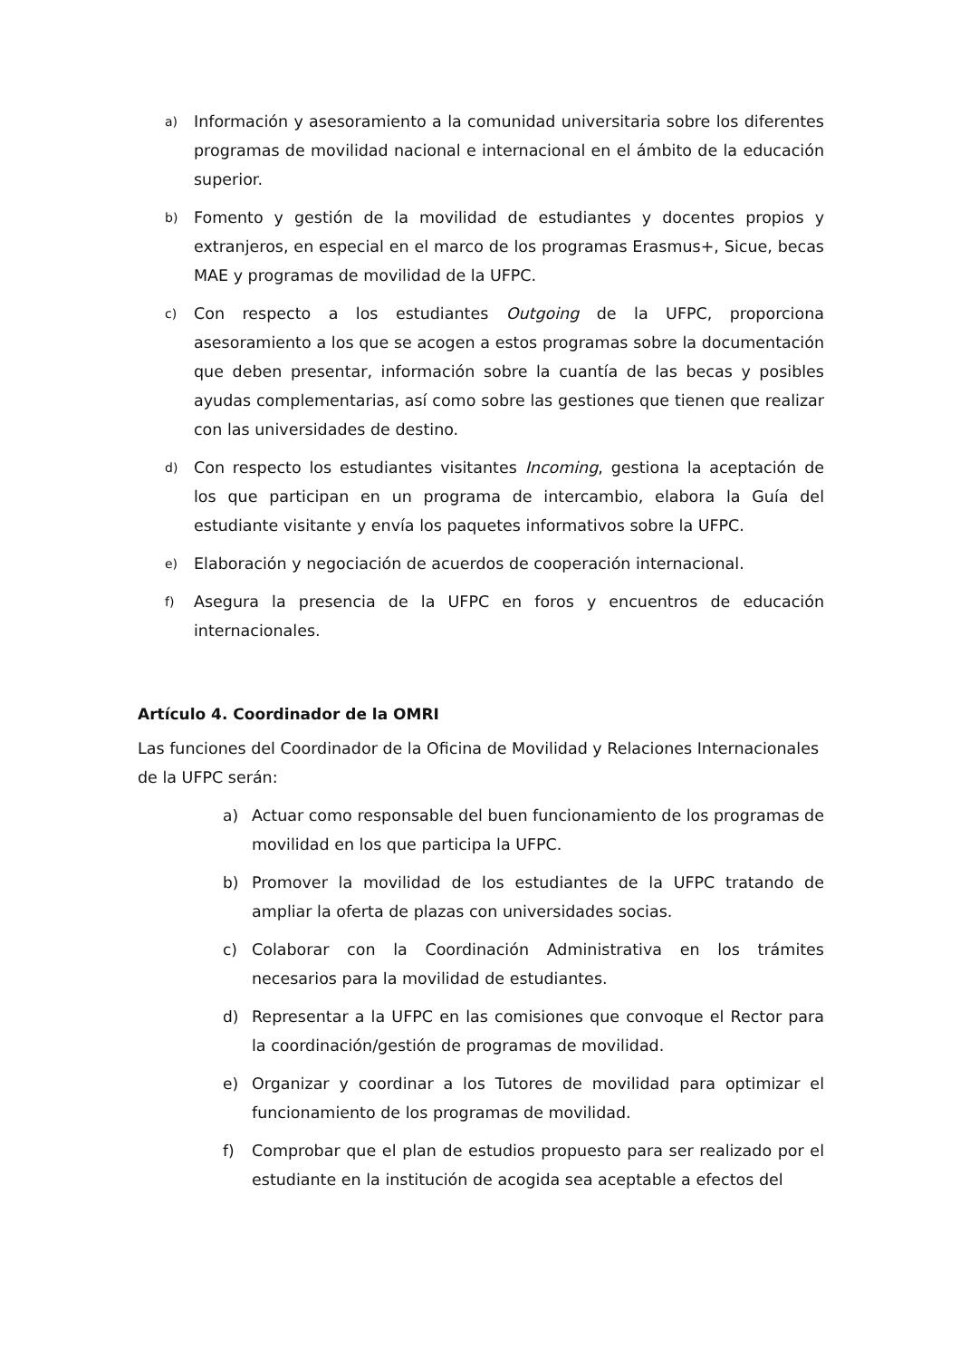a) Información y asesoramiento a la comunidad universitaria sobre los diferentes programas de movilidad nacional e internacional en el ámbito de la educación superior.
b) Fomento y gestión de la movilidad de estudiantes y docentes propios y extranjeros, en especial en el marco de los programas Erasmus+, Sicue, becas MAE y programas de movilidad de la UFPC.
c) Con respecto a los estudiantes Outgoing de la UFPC, proporciona asesoramiento a los que se acogen a estos programas sobre la documentación que deben presentar, información sobre la cuantía de las becas y posibles ayudas complementarias, así como sobre las gestiones que tienen que realizar con las universidades de destino.
d) Con respecto los estudiantes visitantes Incoming, gestiona la aceptación de los que participan en un programa de intercambio, elabora la Guía del estudiante visitante y envía los paquetes informativos sobre la UFPC.
e) Elaboración y negociación de acuerdos de cooperación internacional.
f) Asegura la presencia de la UFPC en foros y encuentros de educación internacionales.
Artículo 4. Coordinador de la OMRI
Las funciones del Coordinador de la Oficina de Movilidad y Relaciones Internacionales de la UFPC serán:
a) Actuar como responsable del buen funcionamiento de los programas de movilidad en los que participa la UFPC.
b) Promover la movilidad de los estudiantes de la UFPC tratando de ampliar la oferta de plazas con universidades socias.
c) Colaborar con la Coordinación Administrativa en los trámites necesarios para la movilidad de estudiantes.
d) Representar a la UFPC en las comisiones que convoque el Rector para la coordinación/gestión de programas de movilidad.
e) Organizar y coordinar a los Tutores de movilidad para optimizar el funcionamiento de los programas de movilidad.
f) Comprobar que el plan de estudios propuesto para ser realizado por el estudiante en la institución de acogida sea aceptable a efectos del